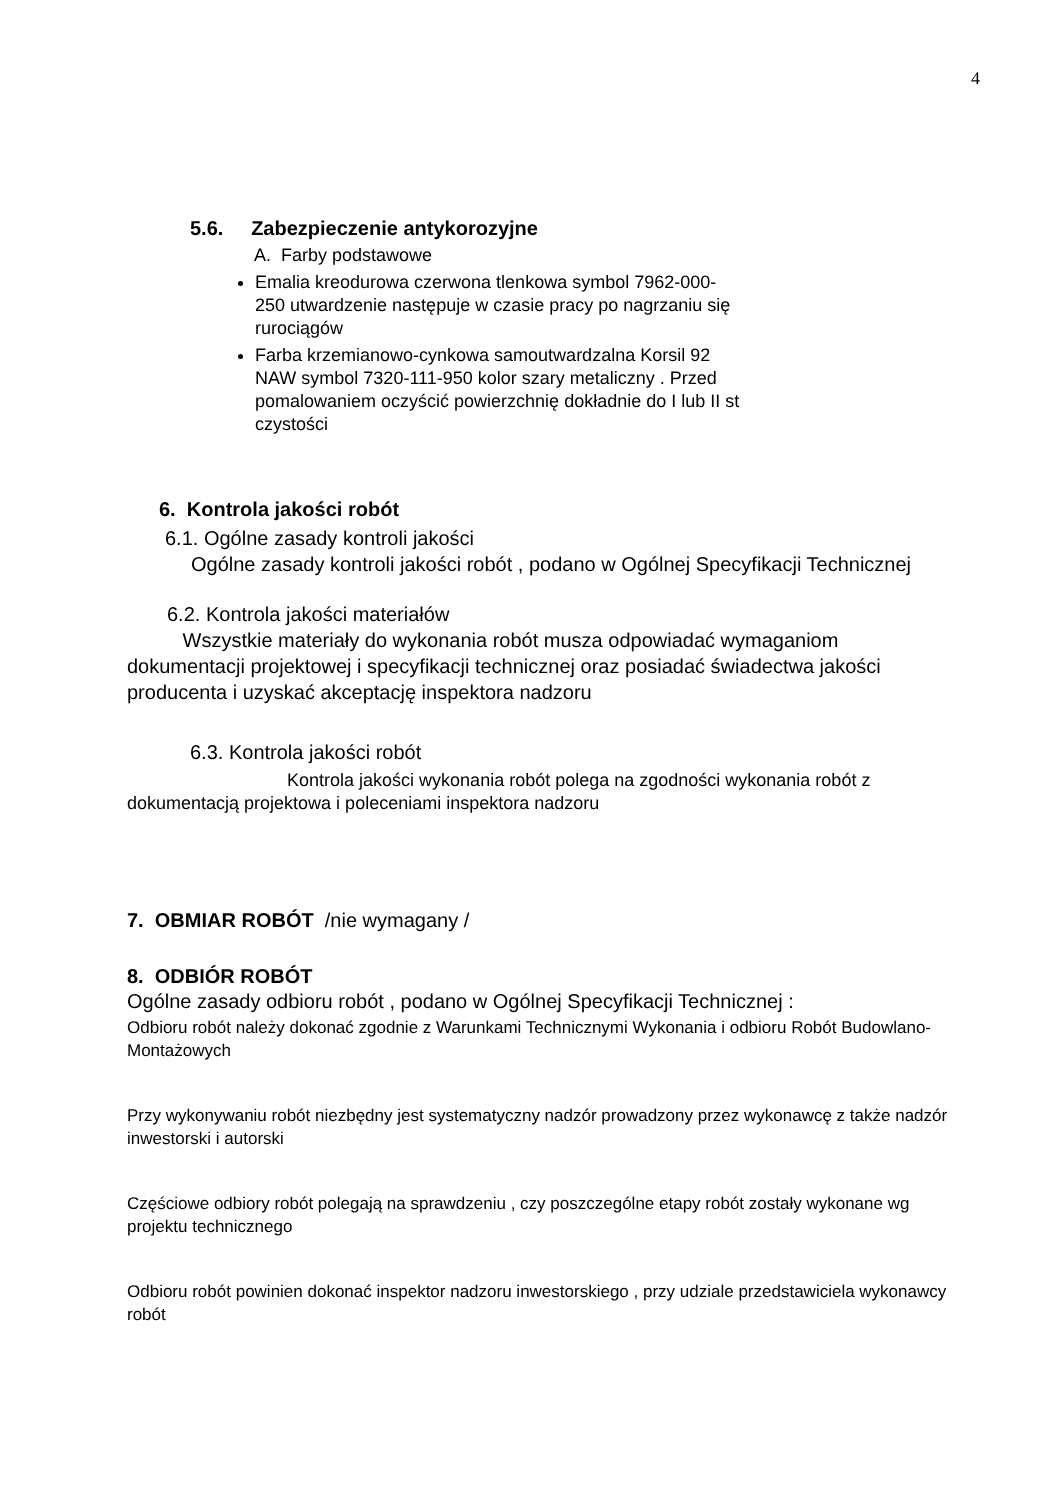4
5.6. Zabezpieczenie antykorozyjne
A. Farby podstawowe
Emalia kreodurowa czerwona tlenkowa symbol 7962-000-250 utwardzenie następuje w czasie pracy po nagrzaniu się rurociągów
Farba krzemianowo-cynkowa samoutwardzalna Korsil 92 NAW symbol 7320-111-950 kolor szary metaliczny . Przed pomalowaniem oczyścić powierzchnię dokładnie do I lub II st czystości
6. Kontrola jakości robót
6.1. Ogólne zasady kontroli jakości
Ogólne zasady kontroli jakości robót , podano w Ogólnej Specyfikacji Technicznej
6.2. Kontrola jakości materiałów
Wszystkie materiały do wykonania robót musza odpowiadać wymaganiom dokumentacji projektowej i specyfikacji technicznej oraz posiadać świadectwa jakości producenta i uzyskać akceptację inspektora nadzoru
6.3. Kontrola jakości robót
Kontrola jakości wykonania robót polega na zgodności wykonania robót z dokumentacją projektowa i poleceniami inspektora nadzoru
7. OBMIAR ROBÓT /nie wymagany /
8. ODBIÓR ROBÓT
Ogólne zasady odbioru robót , podano w Ogólnej Specyfikacji Technicznej :
Odbioru robót należy dokonać zgodnie z Warunkami Technicznymi Wykonania i odbioru Robót Budowlano-Montażowych
Przy wykonywaniu robót niezbędny jest systematyczny nadzór prowadzony przez wykonawcę z także nadzór inwestorski i autorski
Częściowe odbiory robót polegają na sprawdzeniu , czy poszczególne etapy robót zostały wykonane wg projektu technicznego
Odbioru robót powinien dokonać inspektor nadzoru inwestorskiego , przy udziale przedstawiciela wykonawcy robót